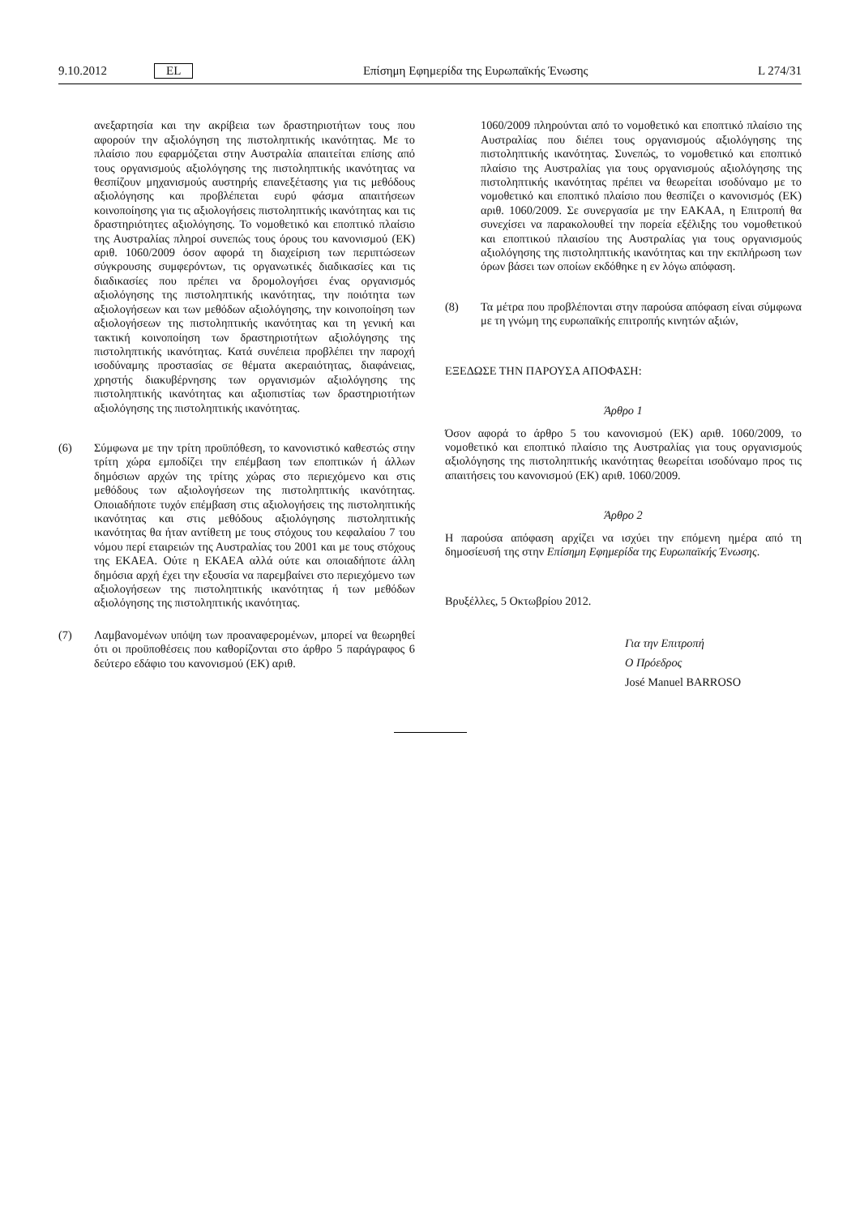9.10.2012 EL Επίσημη Εφημερίδα της Ευρωπαϊκής Ένωσης L 274/31
ανεξαρτησία και την ακρίβεια των δραστηριοτήτων τους που αφορούν την αξιολόγηση της πιστοληπτικής ικανότητας. Με το πλαίσιο που εφαρμόζεται στην Αυστραλία απαιτείται επίσης από τους οργανισμούς αξιολόγησης της πιστοληπτικής ικανότητας να θεσπίζουν μηχανισμούς αυστηρής επανεξέτασης για τις μεθόδους αξιολόγησης και προβλέπεται ευρύ φάσμα απαιτήσεων κοινοποίησης για τις αξιολογήσεις πιστοληπτικής ικανότητας και τις δραστηριότητες αξιολόγησης. Το νομοθετικό και εποπτικό πλαίσιο της Αυστραλίας πληροί συνεπώς τους όρους του κανονισμού (ΕΚ) αριθ. 1060/2009 όσον αφορά τη διαχείριση των περιπτώσεων σύγκρουσης συμφερόντων, τις οργανωτικές διαδικασίες και τις διαδικασίες που πρέπει να δρομολογήσει ένας οργανισμός αξιολόγησης της πιστοληπτικής ικανότητας, την ποιότητα των αξιολογήσεων και των μεθόδων αξιολόγησης, την κοινοποίηση των αξιολογήσεων της πιστοληπτικής ικανότητας και τη γενική και τακτική κοινοποίηση των δραστηριοτήτων αξιολόγησης της πιστοληπτικής ικανότητας. Κατά συνέπεια προβλέπει την παροχή ισοδύναμης προστασίας σε θέματα ακεραιότητας, διαφάνειας, χρηστής διακυβέρνησης των οργανισμών αξιολόγησης της πιστοληπτικής ικανότητας και αξιοπιστίας των δραστηριοτήτων αξιολόγησης της πιστοληπτικής ικανότητας.
(6) Σύμφωνα με την τρίτη προϋπόθεση, το κανονιστικό καθεστώς στην τρίτη χώρα εμποδίζει την επέμβαση των εποπτικών ή άλλων δημόσιων αρχών της τρίτης χώρας στο περιεχόμενο και στις μεθόδους των αξιολογήσεων της πιστοληπτικής ικανότητας. Οποιαδήποτε τυχόν επέμβαση στις αξιολογήσεις της πιστοληπτικής ικανότητας και στις μεθόδους αξιολόγησης πιστοληπτικής ικανότητας θα ήταν αντίθετη με τους στόχους του κεφαλαίου 7 του νόμου περί εταιρειών της Αυστραλίας του 2001 και με τους στόχους της ΕΚΑΕΑ. Ούτε η ΕΚΑΕΑ αλλά ούτε και οποιαδήποτε άλλη δημόσια αρχή έχει την εξουσία να παρεμβαίνει στο περιεχόμενο των αξιολογήσεων της πιστοληπτικής ικανότητας ή των μεθόδων αξιολόγησης της πιστοληπτικής ικανότητας.
(7) Λαμβανομένων υπόψη των προαναφερομένων, μπορεί να θεωρηθεί ότι οι προϋποθέσεις που καθορίζονται στο άρθρο 5 παράγραφος 6 δεύτερο εδάφιο του κανονισμού (ΕΚ) αριθ.
1060/2009 πληρούνται από το νομοθετικό και εποπτικό πλαίσιο της Αυστραλίας που διέπει τους οργανισμούς αξιολόγησης της πιστοληπτικής ικανότητας. Συνεπώς, το νομοθετικό και εποπτικό πλαίσιο της Αυστραλίας για τους οργανισμούς αξιολόγησης της πιστοληπτικής ικανότητας πρέπει να θεωρείται ισοδύναμο με το νομοθετικό και εποπτικό πλαίσιο που θεσπίζει ο κανονισμός (ΕΚ) αριθ. 1060/2009. Σε συνεργασία με την ΕΑΚΑΑ, η Επιτροπή θα συνεχίσει να παρακολουθεί την πορεία εξέλιξης του νομοθετικού και εποπτικού πλαισίου της Αυστραλίας για τους οργανισμούς αξιολόγησης της πιστοληπτικής ικανότητας και την εκπλήρωση των όρων βάσει των οποίων εκδόθηκε η εν λόγω απόφαση.
(8) Τα μέτρα που προβλέπονται στην παρούσα απόφαση είναι σύμφωνα με τη γνώμη της ευρωπαϊκής επιτροπής κινητών αξιών,
ΕΞΕΔΩΣΕ ΤΗΝ ΠΑΡΟΥΣΑ ΑΠΟΦΑΣΗ:
Άρθρο 1
Όσον αφορά το άρθρο 5 του κανονισμού (ΕΚ) αριθ. 1060/2009, το νομοθετικό και εποπτικό πλαίσιο της Αυστραλίας για τους οργανισμούς αξιολόγησης της πιστοληπτικής ικανότητας θεωρείται ισοδύναμο προς τις απαιτήσεις του κανονισμού (ΕΚ) αριθ. 1060/2009.
Άρθρο 2
Η παρούσα απόφαση αρχίζει να ισχύει την επόμενη ημέρα από τη δημοσίευσή της στην Επίσημη Εφημερίδα της Ευρωπαϊκής Ένωσης.
Βρυξέλλες, 5 Οκτωβρίου 2012.
Για την Επιτροπή
Ο Πρόεδρος
José Manuel BARROSO